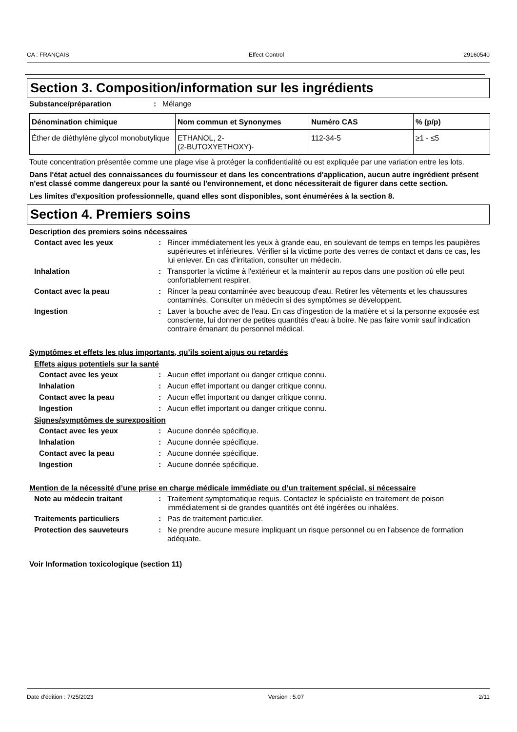CA : FRANÇAIS Effect Control 29160540
Section 3. Composition/information sur les ingrédients
Substance/préparation: Mélange
| Dénomination chimique | Nom commun et Synonymes | Numéro CAS | % (p/p) |
| --- | --- | --- | --- |
| Éther de diéthylène glycol monobutylique | ETHANOL, 2- (2-BUTOXYETHOXY)- | 112-34-5 | ≥1 - ≤5 |
Toute concentration présentée comme une plage vise à protéger la confidentialité ou est expliquée par une variation entre les lots.
Dans l'état actuel des connaissances du fournisseur et dans les concentrations d'application, aucun autre ingrédient présent n'est classé comme dangereux pour la santé ou l'environnement, et donc nécessiterait de figurer dans cette section.
Les limites d'exposition professionnelle, quand elles sont disponibles, sont énumérées à la section 8.
Section 4. Premiers soins
Description des premiers soins nécessaires
Contact avec les yeux: Rincer immédiatement les yeux à grande eau, en soulevant de temps en temps les paupières supérieures et inférieures. Vérifier si la victime porte des verres de contact et dans ce cas, les lui enlever. En cas d'irritation, consulter un médecin.
Inhalation: Transporter la victime à l'extérieur et la maintenir au repos dans une position où elle peut confortablement respirer.
Contact avec la peau: Rincer la peau contaminée avec beaucoup d'eau. Retirer les vêtements et les chaussures contaminés. Consulter un médecin si des symptômes se développent.
Ingestion: Laver la bouche avec de l'eau. En cas d'ingestion de la matière et si la personne exposée est consciente, lui donner de petites quantités d'eau à boire. Ne pas faire vomir sauf indication contraire émanant du personnel médical.
Symptômes et effets les plus importants, qu’ils soient aigus ou retardés
Effets aigus potentiels sur la santé
Contact avec les yeux: Aucun effet important ou danger critique connu.
Inhalation: Aucun effet important ou danger critique connu.
Contact avec la peau: Aucun effet important ou danger critique connu.
Ingestion: Aucun effet important ou danger critique connu.
Signes/symptômes de surexposition
Contact avec les yeux: Aucune donnée spécifique.
Inhalation: Aucune donnée spécifique.
Contact avec la peau: Aucune donnée spécifique.
Ingestion: Aucune donnée spécifique.
Mention de la nécessité d’une prise en charge médicale immédiate ou d’un traitement spécial, si nécessaire
Note au médecin traitant: Traitement symptomatique requis. Contactez le spécialiste en traitement de poison immédiatement si de grandes quantités ont été ingérées ou inhalées.
Traitements particuliers: Pas de traitement particulier.
Protection des sauveteurs: Ne prendre aucune mesure impliquant un risque personnel ou en l'absence de formation adéquate.
Voir Information toxicologique (section 11)
Date d'édition : 7/25/2023 Version : 5.07 2/11